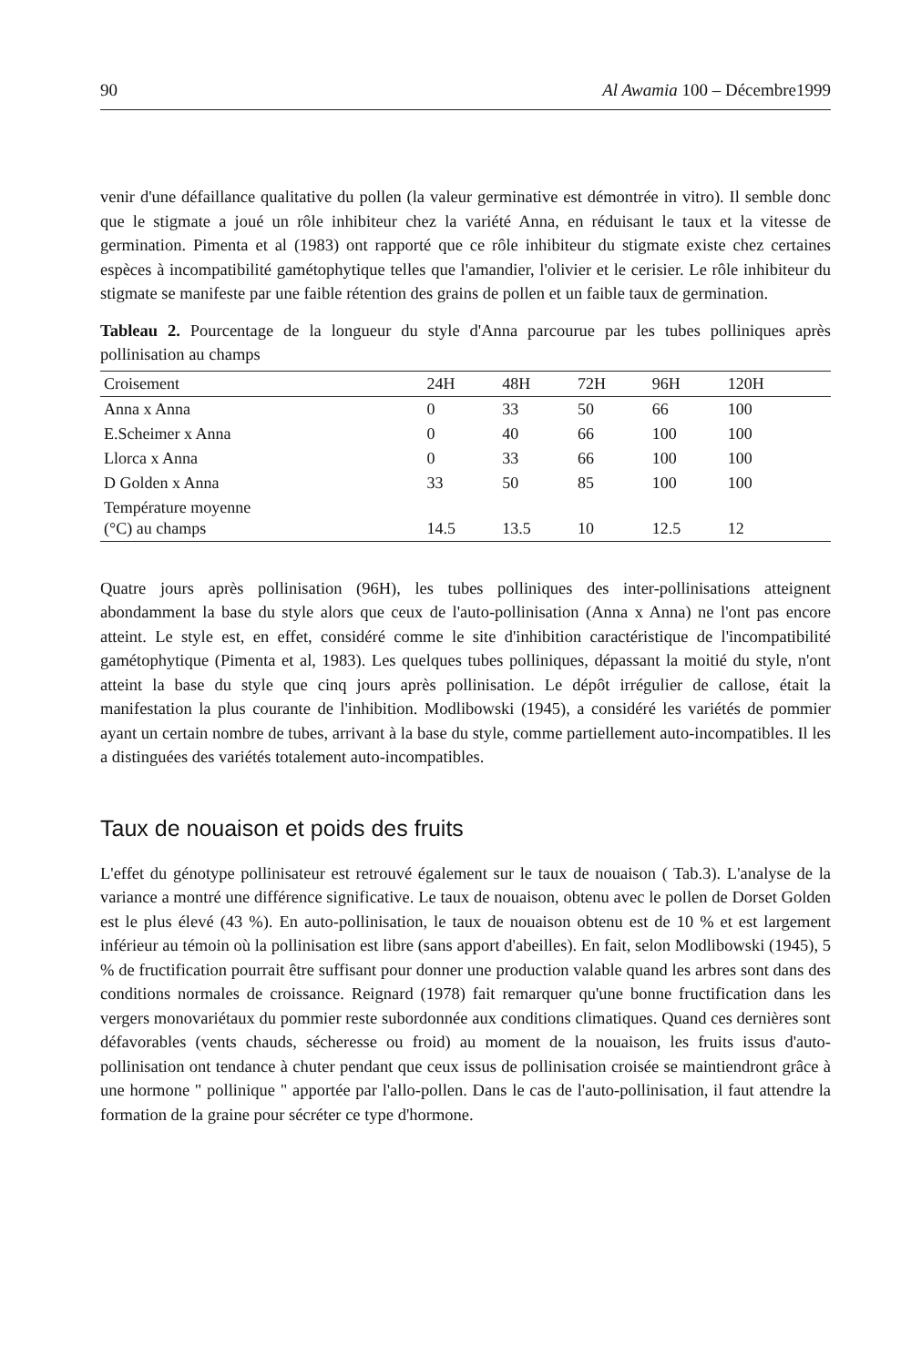90 Al Awamia 100 – Décembre1999
venir d'une défaillance qualitative du pollen (la valeur germinative est démontrée in vitro). Il semble donc que le stigmate a joué un rôle inhibiteur chez la variété Anna, en réduisant le taux et la vitesse de germination. Pimenta et al (1983) ont rapporté que ce rôle inhibiteur du stigmate existe chez certaines espèces à incompatibilité gamétophytique telles que l'amandier, l'olivier et le cerisier. Le rôle inhibiteur du stigmate se manifeste par une faible rétention des grains de pollen et un faible taux de germination.
Tableau 2. Pourcentage de la longueur du style d'Anna parcourue par les tubes polliniques après pollinisation au champs
| Croisement | 24H | 48H | 72H | 96H | 120H | |
| --- | --- | --- | --- | --- | --- | --- |
| Anna x Anna | 0 | 33 | 50 | 66 | 100 | |
| E.Scheimer x Anna | 0 | 40 | 66 | 100 | 100 | |
| Llorca x Anna | 0 | 33 | 66 | 100 | 100 | |
| D Golden x Anna | 33 | 50 | 85 | 100 | 100 | |
| Température moyenne (°C) au champs | 14.5 | 13.5 | 10 | 12.5 | 12 | |
Quatre jours après pollinisation (96H), les tubes polliniques des inter-pollinisations atteignent abondamment la base du style alors que ceux de l'auto-pollinisation (Anna x Anna) ne l'ont pas encore atteint. Le style est, en effet, considéré comme le site d'inhibition caractéristique de l'incompatibilité gamétophytique (Pimenta et al, 1983). Les quelques tubes polliniques, dépassant la moitié du style, n'ont atteint la base du style que cinq jours après pollinisation. Le dépôt irrégulier de callose, était la manifestation la plus courante de l'inhibition. Modlibowski (1945), a considéré les variétés de pommier ayant un certain nombre de tubes, arrivant à la base du style, comme partiellement auto-incompatibles. Il les a distinguées des variétés totalement auto-incompatibles.
Taux de nouaison et poids des fruits
L'effet du génotype pollinisateur est retrouvé également sur le taux de nouaison ( Tab.3). L'analyse de la variance a montré une différence significative. Le taux de nouaison, obtenu avec le pollen de Dorset Golden est le plus élevé (43 %). En auto-pollinisation, le taux de nouaison obtenu est de 10 % et est largement inférieur au témoin où la pollinisation est libre (sans apport d'abeilles). En fait, selon Modlibowski (1945), 5 % de fructification pourrait être suffisant pour donner une production valable quand les arbres sont dans des conditions normales de croissance. Reignard (1978) fait remarquer qu'une bonne fructification dans les vergers monovariétaux du pommier reste subordonnée aux conditions climatiques. Quand ces dernières sont défavorables (vents chauds, sécheresse ou froid) au moment de la nouaison, les fruits issus d'auto-pollinisation ont tendance à chuter pendant que ceux issus de pollinisation croisée se maintiendront grâce à une hormone " pollinique " apportée par l'allo-pollen. Dans le cas de l'auto-pollinisation, il faut attendre la formation de la graine pour sécréter ce type d'hormone.